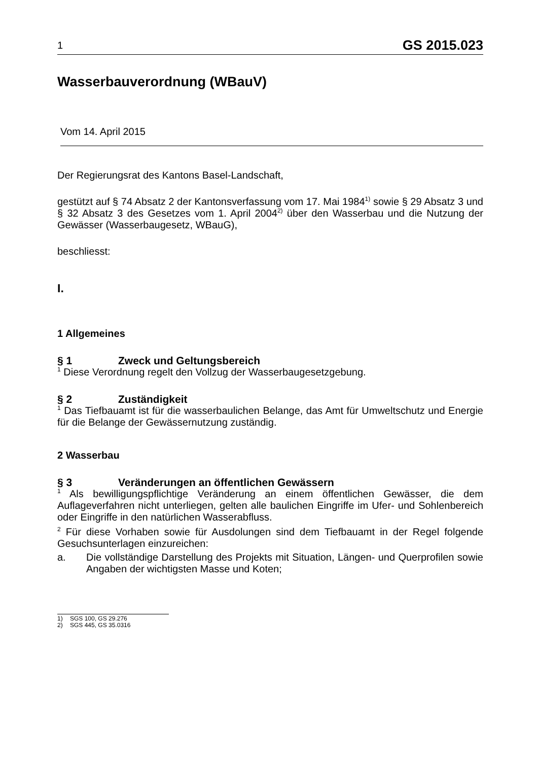1 GS 2015.023
Wasserbauverordnung (WBauV)
Vom 14. April 2015
Der Regierungsrat des Kantons Basel-Landschaft,
gestützt auf § 74 Absatz 2 der Kantonsverfassung vom 17. Mai 1984<sup>1)</sup> sowie § 29 Absatz 3 und § 32 Absatz 3 des Gesetzes vom 1. April 2004<sup>2)</sup> über den Wasserbau und die Nutzung der Gewässer (Wasserbaugesetz, WBauG),
beschliesst:
I.
1 Allgemeines
§ 1 Zweck und Geltungsbereich
<sup>1</sup> Diese Verordnung regelt den Vollzug der Wasserbaugesetzgebung.
§ 2 Zuständigkeit
<sup>1</sup> Das Tiefbauamt ist für die wasserbaulichen Belange, das Amt für Umweltschutz und Energie für die Belange der Gewässernutzung zuständig.
2 Wasserbau
§ 3 Veränderungen an öffentlichen Gewässern
<sup>1</sup> Als bewilligungspflichtige Veränderung an einem öffentlichen Gewässer, die dem Auflageverfahren nicht unterliegen, gelten alle baulichen Eingriffe im Ufer- und Sohlenbereich oder Eingriffe in den natürlichen Wasserabfluss.
<sup>2</sup> Für diese Vorhaben sowie für Ausdolungen sind dem Tiefbauamt in der Regel folgende Gesuchsunterlagen einzureichen:
a. Die vollständige Darstellung des Projekts mit Situation, Längen- und Querprofilen sowie Angaben der wichtigsten Masse und Koten;
1) SGS 100, GS 29.276
2) SGS 445, GS 35.0316